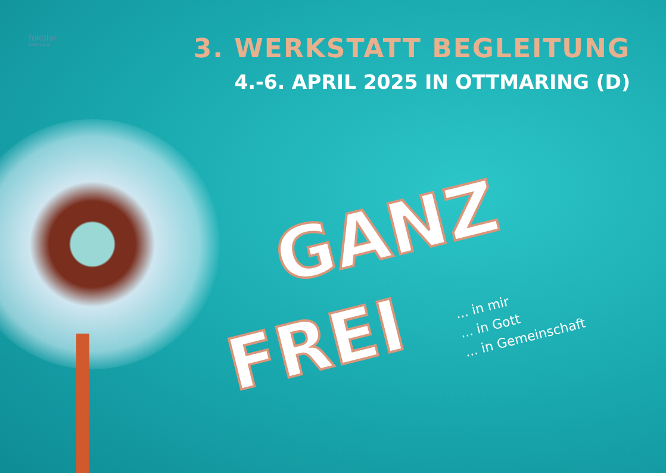fokolar
bewegung
3. WERKSTATT BEGLEITUNG
4.-6. APRIL 2025 IN OTTMARING (D)
GANZ
FREI
... in mir
... in Gott
... in Gemeinschaft